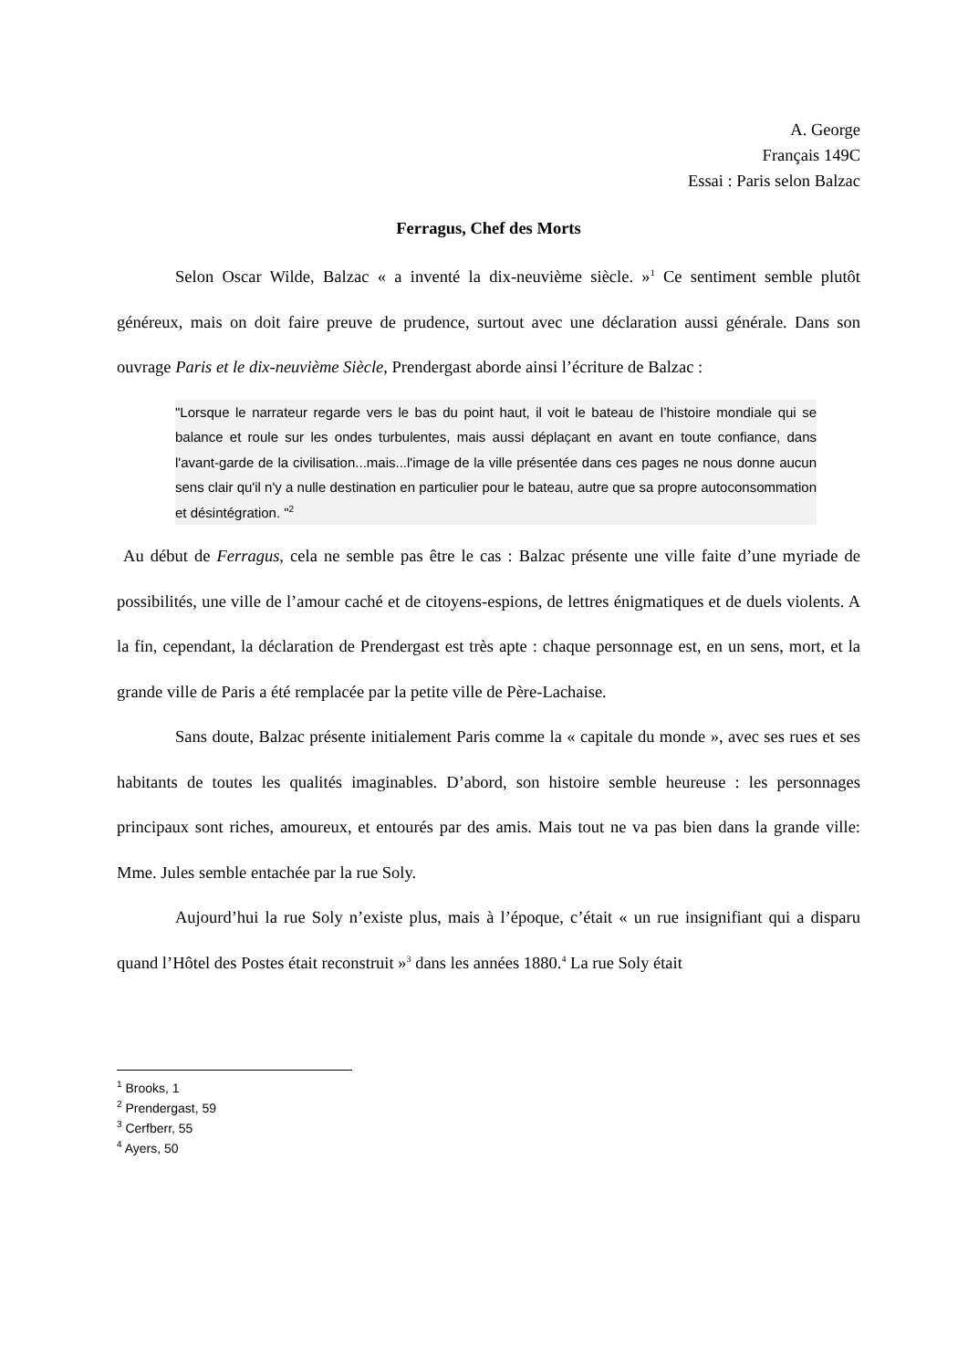A. George
Français 149C
Essai : Paris selon Balzac
Ferragus, Chef des Morts
Selon Oscar Wilde, Balzac « a inventé la dix-neuvième siècle. »<sup>1</sup> Ce sentiment semble plutôt généreux, mais on doit faire preuve de prudence, surtout avec une déclaration aussi générale. Dans son ouvrage Paris et le dix-neuvième Siècle, Prendergast aborde ainsi l’écriture de Balzac :
"Lorsque le narrateur regarde vers le bas du point haut, il voit le bateau de l’histoire mondiale qui se balance et roule sur les ondes turbulentes, mais aussi déplaçant en avant en toute confiance, dans l'avant-garde de la civilisation...mais...l'image de la ville présentée dans ces pages ne nous donne aucun sens clair qu'il n'y a nulle destination en particulier pour le bateau, autre que sa propre autoconsommation et désintégration. "<sup>2</sup>
Au début de Ferragus, cela ne semble pas être le cas : Balzac présente une ville faite d’une myriade de possibilités, une ville de l’amour caché et de citoyens-espions, de lettres énigmatiques et de duels violents. A la fin, cependant, la déclaration de Prendergast est très apte : chaque personnage est, en un sens, mort, et la grande ville de Paris a été remplacée par la petite ville de Père-Lachaise.
Sans doute, Balzac présente initialement Paris comme la « capitale du monde », avec ses rues et ses habitants de toutes les qualités imaginables. D’abord, son histoire semble heureuse : les personnages principaux sont riches, amoureux, et entourés par des amis. Mais tout ne va pas bien dans la grande ville: Mme. Jules semble entachée par la rue Soly.
Aujourd’hui la rue Soly n’existe plus, mais à l’époque, c’était « un rue insignifiant qui a disparu quand l’Hôtel des Postes était reconstruit »<sup>3</sup> dans les années 1880.<sup>4</sup> La rue Soly était
<sup>1</sup> Brooks, 1
<sup>2</sup> Prendergast, 59
<sup>3</sup> Cerfberr, 55
<sup>4</sup> Ayers, 50